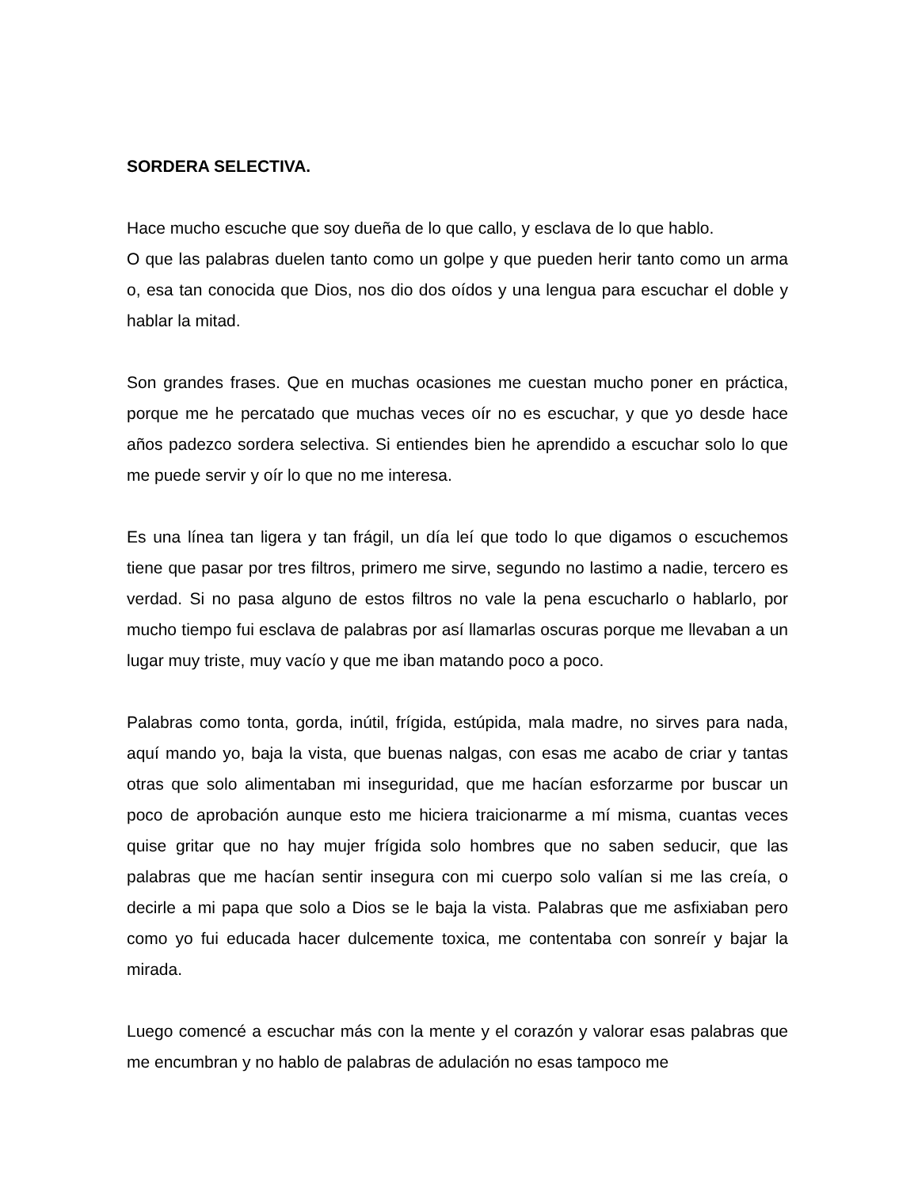SORDERA SELECTIVA.
Hace mucho escuche que soy dueña de lo que callo, y esclava de lo que hablo.
O que las palabras duelen tanto como un golpe y que pueden herir tanto como un arma o, esa tan conocida que Dios, nos dio dos oídos y una lengua para escuchar el doble y hablar la mitad.
Son grandes frases. Que en muchas ocasiones me cuestan mucho poner en práctica, porque me he percatado que muchas veces oír no es escuchar, y que yo desde hace años padezco sordera selectiva. Si entiendes bien he aprendido a escuchar solo lo que me puede servir y oír lo que no me interesa.
Es una línea tan ligera y tan frágil, un día leí que todo lo que digamos o escuchemos tiene que pasar por tres filtros, primero me sirve, segundo no lastimo a nadie, tercero es verdad. Si no pasa alguno de estos filtros no vale la pena escucharlo o hablarlo, por mucho tiempo fui esclava de palabras por así llamarlas oscuras porque me llevaban a un lugar muy triste, muy vacío y que me iban matando poco a poco.
Palabras como tonta, gorda, inútil, frígida, estúpida, mala madre, no sirves para nada, aquí mando yo, baja la vista, que buenas nalgas, con esas me acabo de criar y tantas otras que solo alimentaban mi inseguridad, que me hacían esforzarme por buscar un poco de aprobación aunque esto me hiciera traicionarme a mí misma, cuantas veces quise gritar que no hay mujer frígida solo hombres que no saben seducir, que las palabras que me hacían sentir insegura con mi cuerpo solo valían si me las creía, o decirle a mi papa que solo a Dios se le baja la vista. Palabras que me asfixiaban pero como yo fui educada hacer dulcemente toxica, me contentaba con sonreír y bajar la mirada.
Luego comencé a escuchar más con la mente y el corazón y valorar esas palabras que me encumbran y no hablo de palabras de adulación no esas tampoco me